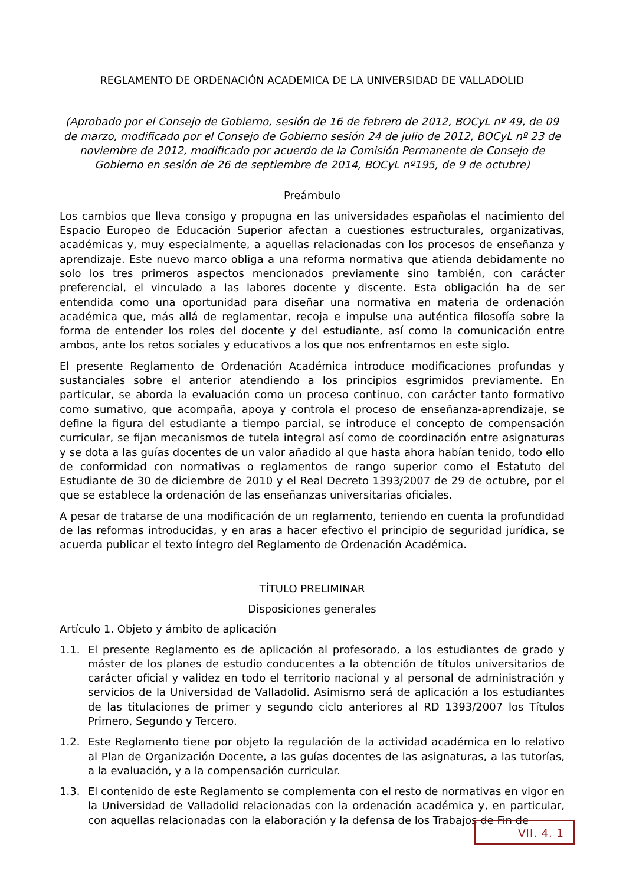REGLAMENTO DE ORDENACIÓN ACADEMICA DE LA UNIVERSIDAD DE VALLADOLID
(Aprobado por el Consejo de Gobierno, sesión de 16 de febrero de 2012, BOCyL nº 49, de 09 de marzo, modificado por el Consejo de Gobierno sesión 24 de julio de 2012, BOCyL nº 23 de noviembre de 2012, modificado por acuerdo de la Comisión Permanente de Consejo de Gobierno en sesión de 26 de septiembre de 2014, BOCyL nº195, de 9 de octubre)
Preámbulo
Los cambios que lleva consigo y propugna en las universidades españolas el nacimiento del Espacio Europeo de Educación Superior afectan a cuestiones estructurales, organizativas, académicas y, muy especialmente, a aquellas relacionadas con los procesos de enseñanza y aprendizaje. Este nuevo marco obliga a una reforma normativa que atienda debidamente no solo los tres primeros aspectos mencionados previamente sino también, con carácter preferencial, el vinculado a las labores docente y discente. Esta obligación ha de ser entendida como una oportunidad para diseñar una normativa en materia de ordenación académica que, más allá de reglamentar, recoja e impulse una auténtica filosofía sobre la forma de entender los roles del docente y del estudiante, así como la comunicación entre ambos, ante los retos sociales y educativos a los que nos enfrentamos en este siglo.
El presente Reglamento de Ordenación Académica introduce modificaciones profundas y sustanciales sobre el anterior atendiendo a los principios esgrimidos previamente. En particular, se aborda la evaluación como un proceso continuo, con carácter tanto formativo como sumativo, que acompaña, apoya y controla el proceso de enseñanza-aprendizaje, se define la figura del estudiante a tiempo parcial, se introduce el concepto de compensación curricular, se fijan mecanismos de tutela integral así como de coordinación entre asignaturas y se dota a las guías docentes de un valor añadido al que hasta ahora habían tenido, todo ello de conformidad con normativas o reglamentos de rango superior como el Estatuto del Estudiante de 30 de diciembre de 2010 y el Real Decreto 1393/2007 de 29 de octubre, por el que se establece la ordenación de las enseñanzas universitarias oficiales.
A pesar de tratarse de una modificación de un reglamento, teniendo en cuenta la profundidad de las reformas introducidas, y en aras a hacer efectivo el principio de seguridad jurídica, se acuerda publicar el texto íntegro del Reglamento de Ordenación Académica.
TÍTULO PRELIMINAR
Disposiciones generales
Artículo 1. Objeto y ámbito de aplicación
1.1. El presente Reglamento es de aplicación al profesorado, a los estudiantes de grado y máster de los planes de estudio conducentes a la obtención de títulos universitarios de carácter oficial y validez en todo el territorio nacional y al personal de administración y servicios de la Universidad de Valladolid. Asimismo será de aplicación a los estudiantes de las titulaciones de primer y segundo ciclo anteriores al RD 1393/2007 los Títulos Primero, Segundo y Tercero.
1.2. Este Reglamento tiene por objeto la regulación de la actividad académica en lo relativo al Plan de Organización Docente, a las guías docentes de las asignaturas, a las tutorías, a la evaluación, y a la compensación curricular.
1.3. El contenido de este Reglamento se complementa con el resto de normativas en vigor en la Universidad de Valladolid relacionadas con la ordenación académica y, en particular, con aquellas relacionadas con la elaboración y la defensa de los Trabajos de Fin de
VII. 4. 1